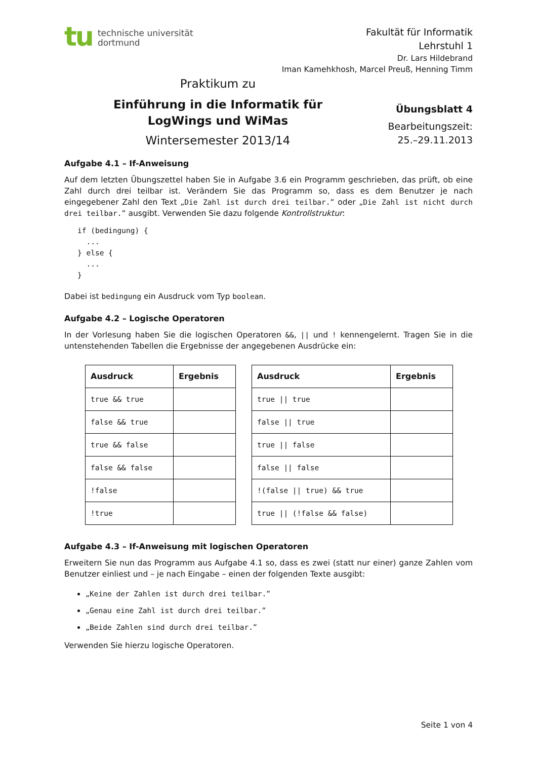tu
technische universität
dortmund
Fakultät für Informatik
Lehrstuhl 1
Dr. Lars Hildebrand
Iman Kamehkhosh, Marcel Preuß, Henning Timm
Praktikum zu
Einführung in die Informatik für
LogWings und WiMas
Wintersemester 2013/14
Übungsblatt 4
Bearbeitungszeit:
25.–29.11.2013
Aufgabe 4.1 – If-Anweisung
Auf dem letzten Übungszettel haben Sie in Aufgabe 3.6 ein Programm geschrieben, das prüft, ob eine Zahl durch drei teilbar ist. Verändern Sie das Programm so, dass es dem Benutzer je nach eingegebener Zahl den Text „Die Zahl ist durch drei teilbar.“ oder „Die Zahl ist nicht durch drei teilbar.“ ausgibt. Verwenden Sie dazu folgende Kontrollstruktur:
if (bedingung) {
  ...
} else {
  ...
}
Dabei ist bedingung ein Ausdruck vom Typ boolean.
Aufgabe 4.2 – Logische Operatoren
In der Vorlesung haben Sie die logischen Operatoren &&, || und ! kennengelernt. Tragen Sie in die untenstehenden Tabellen die Ergebnisse der angegebenen Ausdrücke ein:
| Ausdruck | Ergebnis |
| --- | --- |
| true && true | |
| false && true | |
| true && false | |
| false && false | |
| !false | |
| !true | |
| Ausdruck | Ergebnis |
| --- | --- |
| true // true | |
| false // true | |
| true // false | |
| false // false | |
| !(false // true) && true | |
| true // (!false && false) | |
Aufgabe 4.3 – If-Anweisung mit logischen Operatoren
Erweitern Sie nun das Programm aus Aufgabe 4.1 so, dass es zwei (statt nur einer) ganze Zahlen vom Benutzer einliest und – je nach Eingabe – einen der folgenden Texte ausgibt:
„Keine der Zahlen ist durch drei teilbar.“
„Genau eine Zahl ist durch drei teilbar.“
„Beide Zahlen sind durch drei teilbar.“
Verwenden Sie hierzu logische Operatoren.
Seite 1 von 4